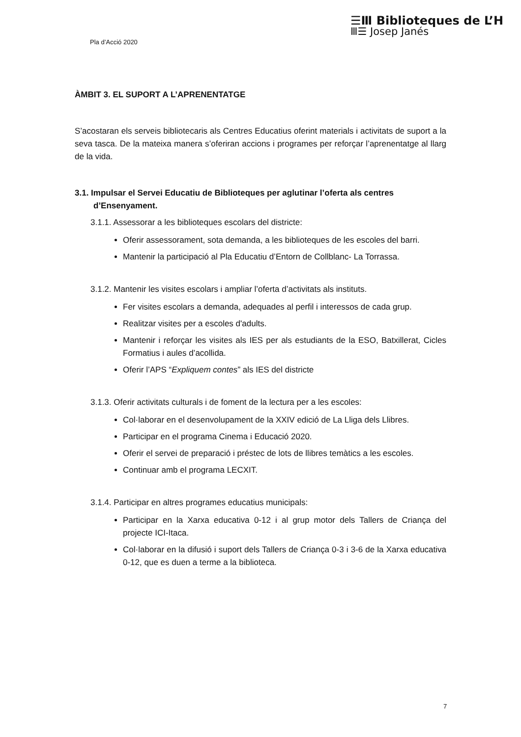Pla d’Acció 2020
☰Ⅲ Biblioteques de L’H
Ⅲ☰ Josep Janés
ÀMBIT 3. EL SUPORT A L’APRENENTATGE
S’acostaran els serveis bibliotecaris als Centres Educatius oferint materials i activitats de suport a la seva tasca. De la mateixa manera s’oferiran accions i programes per reforçar l’aprenentatge al llarg de la vida.
3.1. Impulsar el Servei Educatiu de Biblioteques per aglutinar l’oferta als centres d’Ensenyament.
3.1.1. Assessorar a les biblioteques escolars del districte:
Oferir assessorament, sota demanda, a les biblioteques de les escoles del barri.
Mantenir la participació al Pla Educatiu d’Entorn de Collblanc- La Torrassa.
3.1.2. Mantenir les visites escolars i ampliar l’oferta d’activitats als instituts.
Fer visites escolars a demanda, adequades al perfil i interessos de cada grup.
Realitzar visites per a escoles d'adults.
Mantenir i reforçar les visites als IES per als estudiants de la ESO, Batxillerat, Cicles Formatius i aules d’acollida.
Oferir l’APS “Expliquem contes” als IES del districte
3.1.3. Oferir activitats culturals i de foment de la lectura per a les escoles:
Col·laborar en el desenvolupament de la XXIV edició de La Lliga dels Llibres.
Participar en el programa Cinema i Educació 2020.
Oferir el servei de preparació i préstec de lots de llibres temàtics a les escoles.
Continuar amb el programa LECXIT.
3.1.4. Participar en altres programes educatius municipals:
Participar en la Xarxa educativa 0-12 i al grup motor dels Tallers de Criança del projecte ICI-Itaca.
Col·laborar en la difusió i suport dels Tallers de Criança 0-3 i 3-6 de la Xarxa educativa 0-12, que es duen a terme a la biblioteca.
7